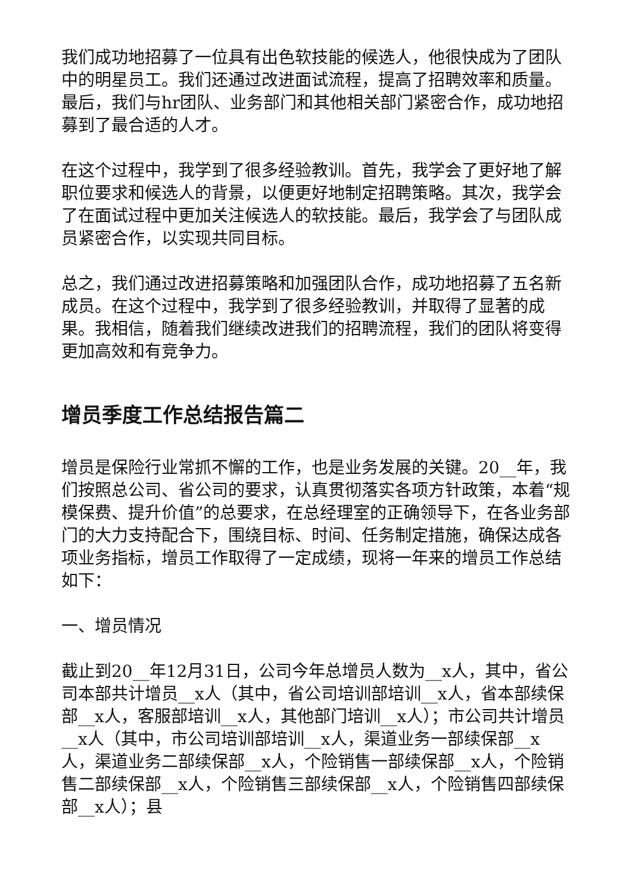我们成功地招募了一位具有出色软技能的候选人，他很快成为了团队中的明星员工。我们还通过改进面试流程，提高了招聘效率和质量。最后，我们与hr团队、业务部门和其他相关部门紧密合作，成功地招募到了最合适的人才。
在这个过程中，我学到了很多经验教训。首先，我学会了更好地了解职位要求和候选人的背景，以便更好地制定招聘策略。其次，我学会了在面试过程中更加关注候选人的软技能。最后，我学会了与团队成员紧密合作，以实现共同目标。
总之，我们通过改进招募策略和加强团队合作，成功地招募了五名新成员。在这个过程中，我学到了很多经验教训，并取得了显著的成果。我相信，随着我们继续改进我们的招聘流程，我们的团队将变得更加高效和有竞争力。
增员季度工作总结报告篇二
增员是保险行业常抓不懈的工作，也是业务发展的关键。20__年，我们按照总公司、省公司的要求，认真贯彻落实各项方针政策，本着“规模保费、提升价值”的总要求，在总经理室的正确领导下，在各业务部门的大力支持配合下，围绕目标、时间、任务制定措施，确保达成各项业务指标，增员工作取得了一定成绩，现将一年来的增员工作总结如下：
一、增员情况
截止到20__年12月31日，公司今年总增员人数为__x人，其中，省公司本部共计增员__x人（其中，省公司培训部培训__x人，省本部续保部__x人，客服部培训__x人，其他部门培训__x人）；市公司共计增员__x人（其中，市公司培训部培训__x人，渠道业务一部续保部__x人，渠道业务二部续保部__x人，个险销售一部续保部__x人，个险销售二部续保部__x人，个险销售三部续保部__x人，个险销售四部续保部__x人）；县